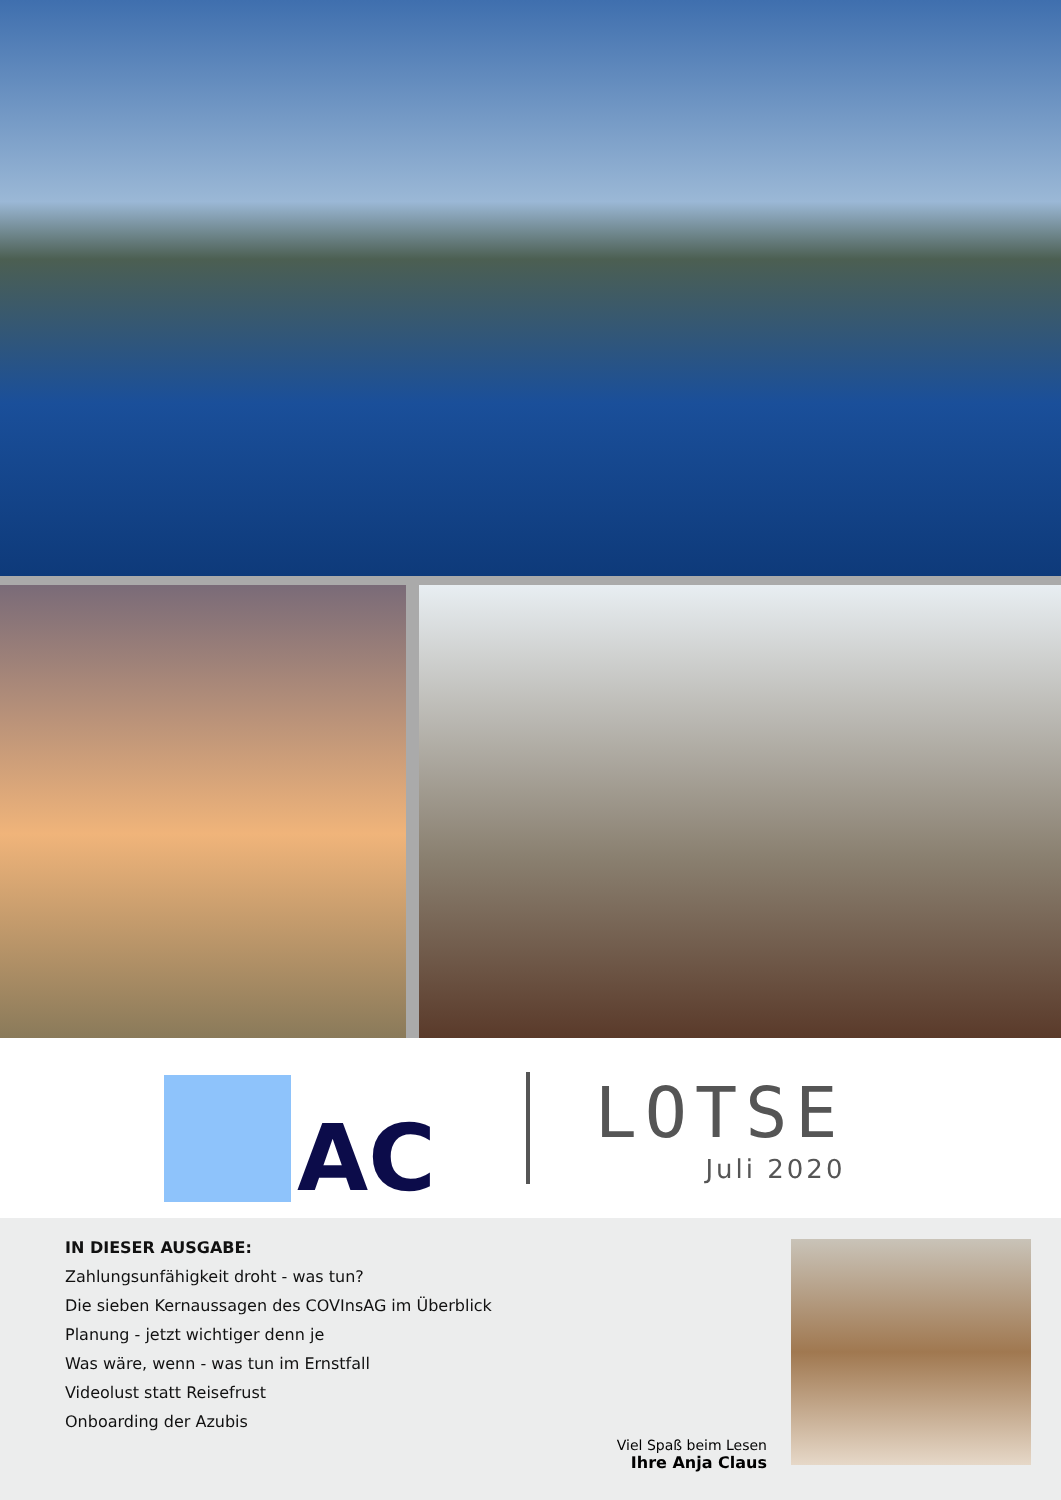AC
LOTSE
Juli 2020
IN DIESER AUSGABE:
Zahlungsunfähigkeit droht - was tun?
Die sieben Kernaussagen des COVInsAG im Überblick
Planung - jetzt wichtiger denn je
Was wäre, wenn - was tun im Ernstfall
Videolust statt Reisefrust
Onboarding der Azubis
Viel Spaß beim Lesen
Ihre Anja Claus